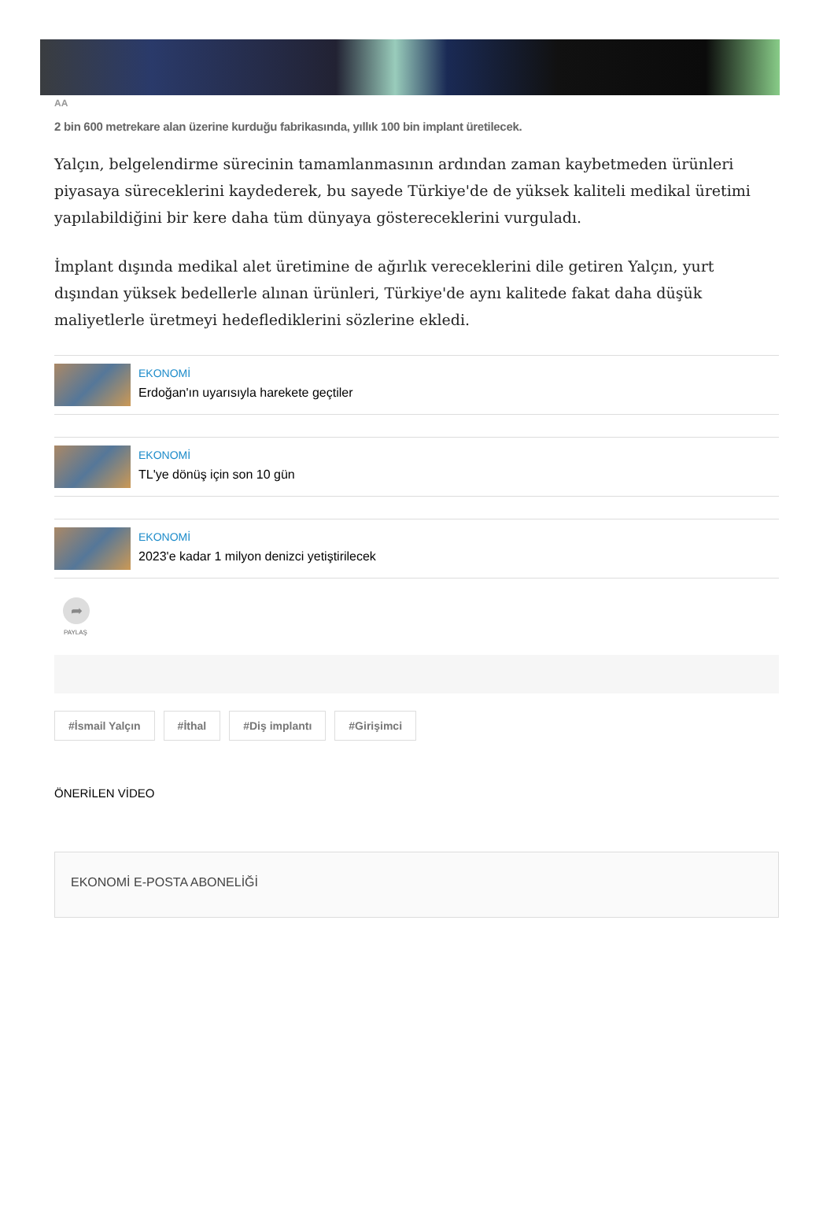AA
2 bin 600 metrekare alan üzerine kurduğu fabrikasında, yıllık 100 bin implant üretilecek.
Yalçın, belgelendirme sürecinin tamamlanmasının ardından zaman kaybetmeden ürünleri piyasaya süreceklerini kaydederek, bu sayede Türkiye'de de yüksek kaliteli medikal üretimi yapılabildiğini bir kere daha tüm dünyaya göstereceklerini vurguladı.
İmplant dışında medikal alet üretimine de ağırlık vereceklerini dile getiren Yalçın, yurt dışından yüksek bedellerle alınan ürünleri, Türkiye'de aynı kalitede fakat daha düşük maliyetlerle üretmeyi hedeflediklerini sözlerine ekledi.
EKONOMİ
Erdoğan'ın uyarısıyla harekete geçtiler
EKONOMİ
TL'ye dönüş için son 10 gün
EKONOMİ
2023'e kadar 1 milyon denizci yetiştirilecek
➦
PAYLAŞ
#İsmail Yalçın #İthal #Diş implantı #Girişimci
ÖNERİLEN VİDEO
EKONOMİ E-POSTA ABONELİĞİ